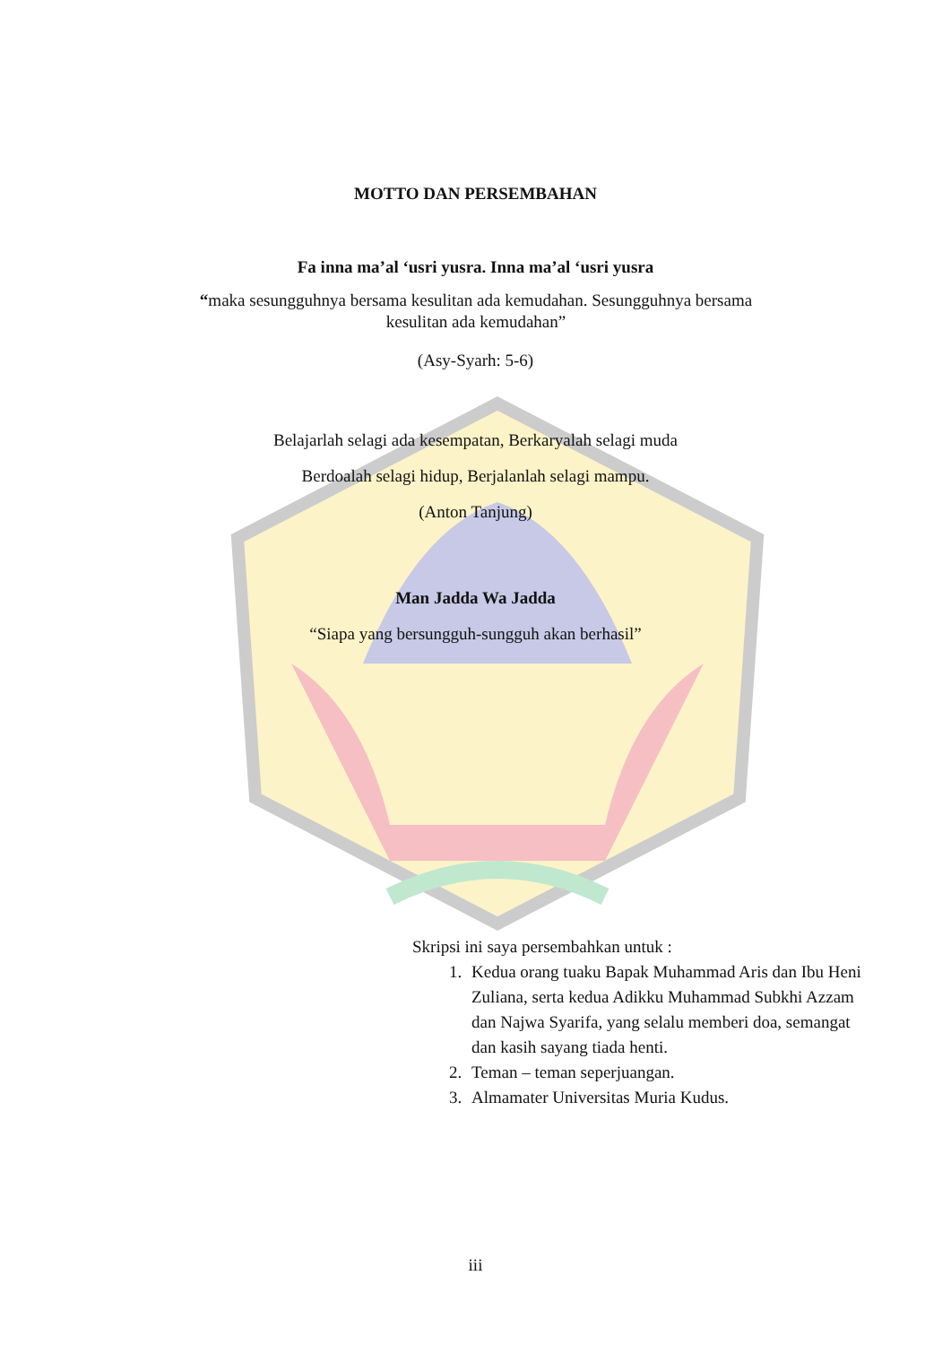MOTTO DAN PERSEMBAHAN
Fa inna ma’al ‘usri yusra. Inna ma’al ‘usri yusra
“maka sesungguhnya bersama kesulitan ada kemudahan. Sesungguhnya bersama kesulitan ada kemudahan”
(Asy-Syarh: 5-6)
Belajarlah selagi ada kesempatan, Berkaryalah selagi muda
Berdoalah selagi hidup, Berjalanlah selagi mampu.
(Anton Tanjung)
Man Jadda Wa Jadda
“Siapa yang bersungguh-sungguh akan berhasil”
Skripsi ini saya persembahkan untuk :
1. Kedua orang tuaku Bapak Muhammad Aris dan Ibu Heni Zuliana, serta kedua Adikku Muhammad Subkhi Azzam dan Najwa Syarifa, yang selalu memberi doa, semangat dan kasih sayang tiada henti.
2. Teman – teman seperjuangan.
3. Almamater Universitas Muria Kudus.
iii